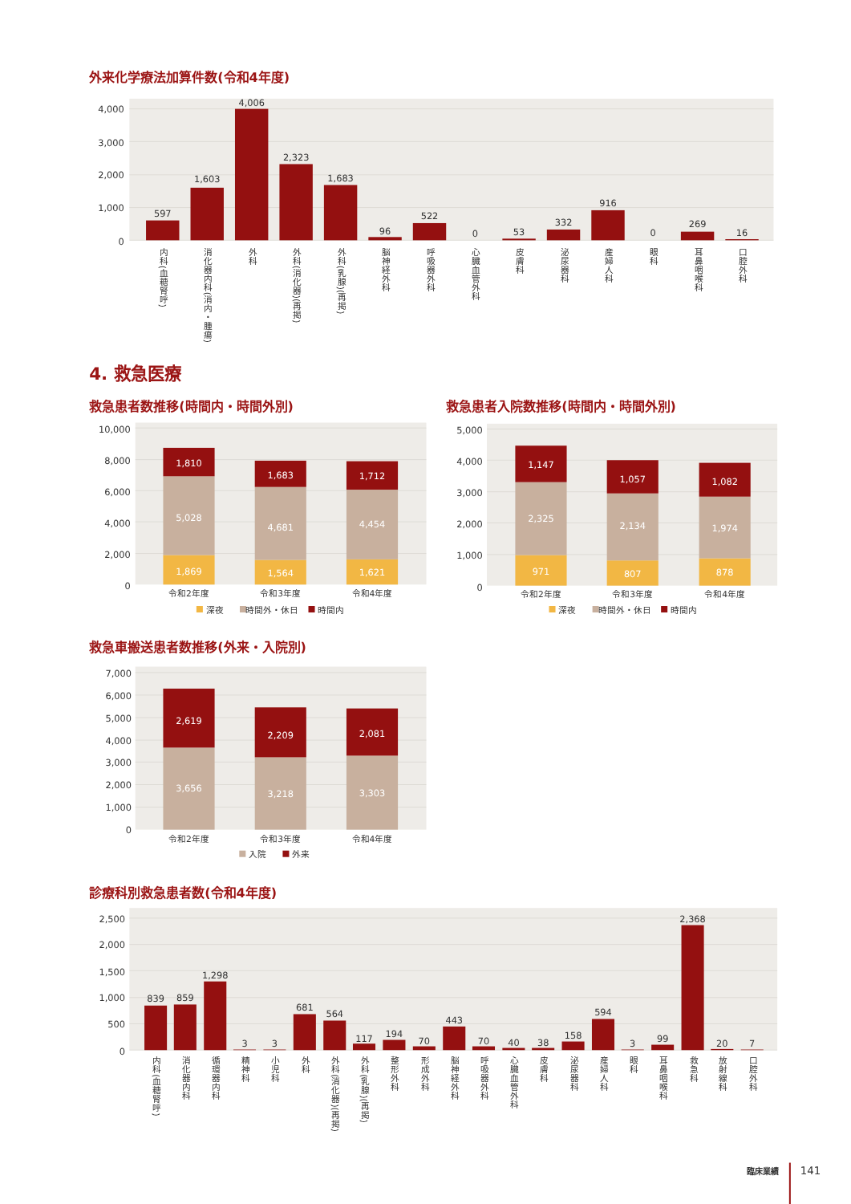外来化学療法加算件数(令和4年度)
4,000
3,000
2,000
1,000
0
597
1,603
4,006
2,323
1,683
96
522
0
53
332
916
0
269
16
内科(血糖腎呼)
消化器内科(消内・腫瘍)
外科
外科(消化器)(再掲)
外科(乳腺)(再掲)
脳神経外科
呼吸器外科
心臓血管外科
皮膚科
泌尿器科
産婦人科
眼科
耳鼻咽喉科
口腔外科
4. 救急医療
救急患者数推移(時間内・時間外別)
10,000
8,000
6,000
4,000
2,000
0
1,810
5,028
1,869
1,683
4,681
1,564
1,712
4,454
1,621
令和2年度
令和3年度
令和4年度
深夜
時間外・休日
時間内
救急患者入院数推移(時間内・時間外別)
5,000
4,000
3,000
2,000
1,000
0
1,147
2,325
971
1,057
2,134
807
1,082
1,974
878
令和2年度
令和3年度
令和4年度
深夜
時間外・休日
時間内
救急車搬送患者数推移(外来・入院別)
7,000
6,000
5,000
4,000
3,000
2,000
1,000
0
2,619
3,656
2,209
3,218
2,081
3,303
令和2年度
令和3年度
令和4年度
入院
外来
診療科別救急患者数(令和4年度)
2,500
2,000
1,500
1,000
500
0
839
859
1,298
3
3
681
564
117
194
70
443
70
40
38
158
594
3
99
2,368
20
7
内科(血糖腎呼)
消化器内科
循環器内科
精神科
小児科
外科
外科(消化器)(再掲)
外科(乳腺)(再掲)
整形外科
形成外科
脳神経外科
呼吸器外科
心臓血管外科
皮膚科
泌尿器科
産婦人科
眼科
耳鼻咽喉科
救急科
放射線科
口腔外科
臨床業績
141